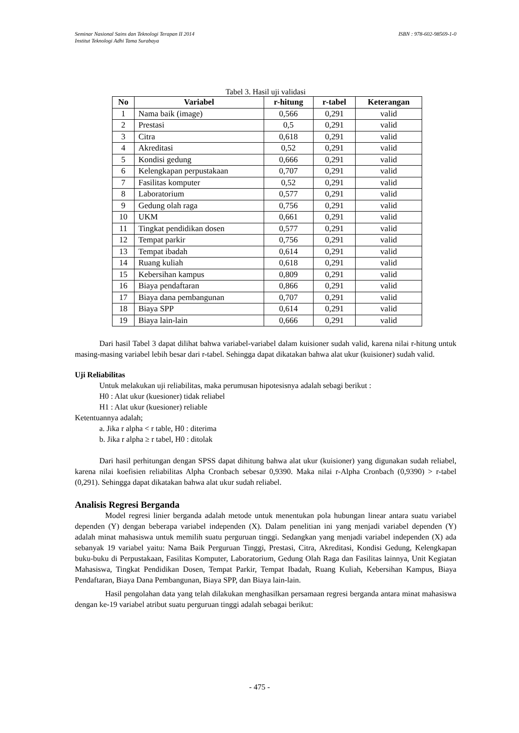Seminar Nasional Sains dan Teknologi Terapan II 2014 ISBN : 978-602-98569-1-0
Institut Teknologi Adhi Tama Surabaya
Tabel 3. Hasil uji validasi
| No | Variabel | r-hitung | r-tabel | Keterangan |
| --- | --- | --- | --- | --- |
| 1 | Nama baik (image) | 0,566 | 0,291 | valid |
| 2 | Prestasi | 0,5 | 0,291 | valid |
| 3 | Citra | 0,618 | 0,291 | valid |
| 4 | Akreditasi | 0,52 | 0,291 | valid |
| 5 | Kondisi gedung | 0,666 | 0,291 | valid |
| 6 | Kelengkapan perpustakaan | 0,707 | 0,291 | valid |
| 7 | Fasilitas komputer | 0,52 | 0,291 | valid |
| 8 | Laboratorium | 0,577 | 0,291 | valid |
| 9 | Gedung olah raga | 0,756 | 0,291 | valid |
| 10 | UKM | 0,661 | 0,291 | valid |
| 11 | Tingkat pendidikan dosen | 0,577 | 0,291 | valid |
| 12 | Tempat parkir | 0,756 | 0,291 | valid |
| 13 | Tempat ibadah | 0,614 | 0,291 | valid |
| 14 | Ruang kuliah | 0,618 | 0,291 | valid |
| 15 | Kebersihan kampus | 0,809 | 0,291 | valid |
| 16 | Biaya pendaftaran | 0,866 | 0,291 | valid |
| 17 | Biaya dana pembangunan | 0,707 | 0,291 | valid |
| 18 | Biaya SPP | 0,614 | 0,291 | valid |
| 19 | Biaya lain-lain | 0,666 | 0,291 | valid |
Dari hasil Tabel 3 dapat dilihat bahwa variabel-variabel dalam kuisioner sudah valid, karena nilai r-hitung untuk masing-masing variabel lebih besar dari r-tabel. Sehingga dapat dikatakan bahwa alat ukur (kuisioner) sudah valid.
Uji Reliabilitas
Untuk melakukan uji reliabilitas, maka perumusan hipotesisnya adalah sebagi berikut :
H0 : Alat ukur (kuesioner) tidak reliabel
H1 : Alat ukur (kuesioner) reliable
Ketentuannya adalah;
a. Jika r alpha < r table, H0 : diterima
b. Jika r alpha ≥ r tabel, H0 : ditolak
Dari hasil perhitungan dengan SPSS dapat dihitung bahwa alat ukur (kuisioner) yang digunakan sudah reliabel, karena nilai koefisien reliabilitas Alpha Cronbach sebesar 0,9390. Maka nilai r-Alpha Cronbach (0,9390) > r-tabel (0,291). Sehingga dapat dikatakan bahwa alat ukur sudah reliabel.
Analisis Regresi Berganda
Model regresi linier berganda adalah metode untuk menentukan pola hubungan linear antara suatu variabel dependen (Y) dengan beberapa variabel independen (X). Dalam penelitian ini yang menjadi variabel dependen (Y) adalah minat mahasiswa untuk memilih suatu perguruan tinggi. Sedangkan yang menjadi variabel independen (X) ada sebanyak 19 variabel yaitu: Nama Baik Perguruan Tinggi, Prestasi, Citra, Akreditasi, Kondisi Gedung, Kelengkapan buku-buku di Perpustakaan, Fasilitas Komputer, Laboratorium, Gedung Olah Raga dan Fasilitas lainnya, Unit Kegiatan Mahasiswa, Tingkat Pendidikan Dosen, Tempat Parkir, Tempat Ibadah, Ruang Kuliah, Kebersihan Kampus, Biaya Pendaftaran, Biaya Dana Pembangunan, Biaya SPP, dan Biaya lain-lain.
Hasil pengolahan data yang telah dilakukan menghasilkan persamaan regresi berganda antara minat mahasiswa dengan ke-19 variabel atribut suatu perguruan tinggi adalah sebagai berikut:
- 475 -